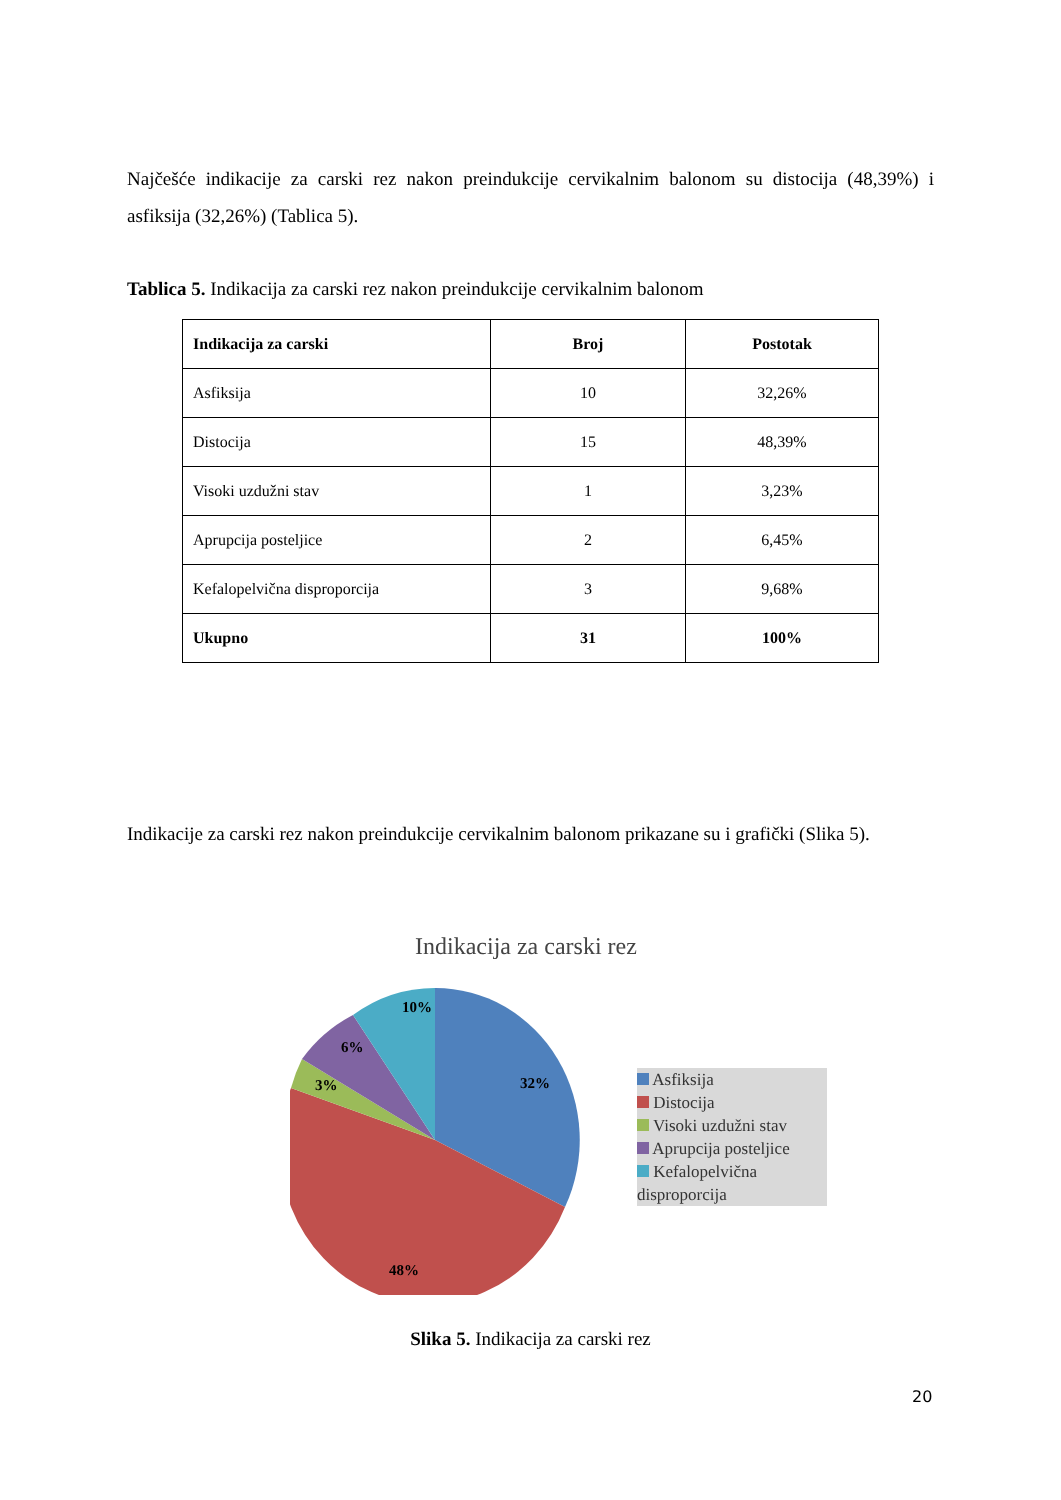Najčešće indikacije za carski rez nakon preindukcije cervikalnim balonom su distocija (48,39%) i asfiksija (32,26%) (Tablica 5).
Tablica 5. Indikacija za carski rez nakon preindukcije cervikalnim balonom
| Indikacija za carski | Broj | Postotak |
| --- | --- | --- |
| Asfiksija | 10 | 32,26% |
| Distocija | 15 | 48,39% |
| Visoki uzdužni stav | 1 | 3,23% |
| Aprupcija posteljice | 2 | 6,45% |
| Kefalopelvična disproporcija | 3 | 9,68% |
| Ukupno | 31 | 100% |
Indikacije za carski rez nakon preindukcije cervikalnim balonom prikazane su i grafički (Slika 5).
Indikacija za carski rez
10%
6%
3%
32%
48%
Asfiksija
Distocija
Visoki uzdužni stav
Aprupcija posteljice
Kefalopelvična disproporcija
Slika 5. Indikacija za carski rez
20